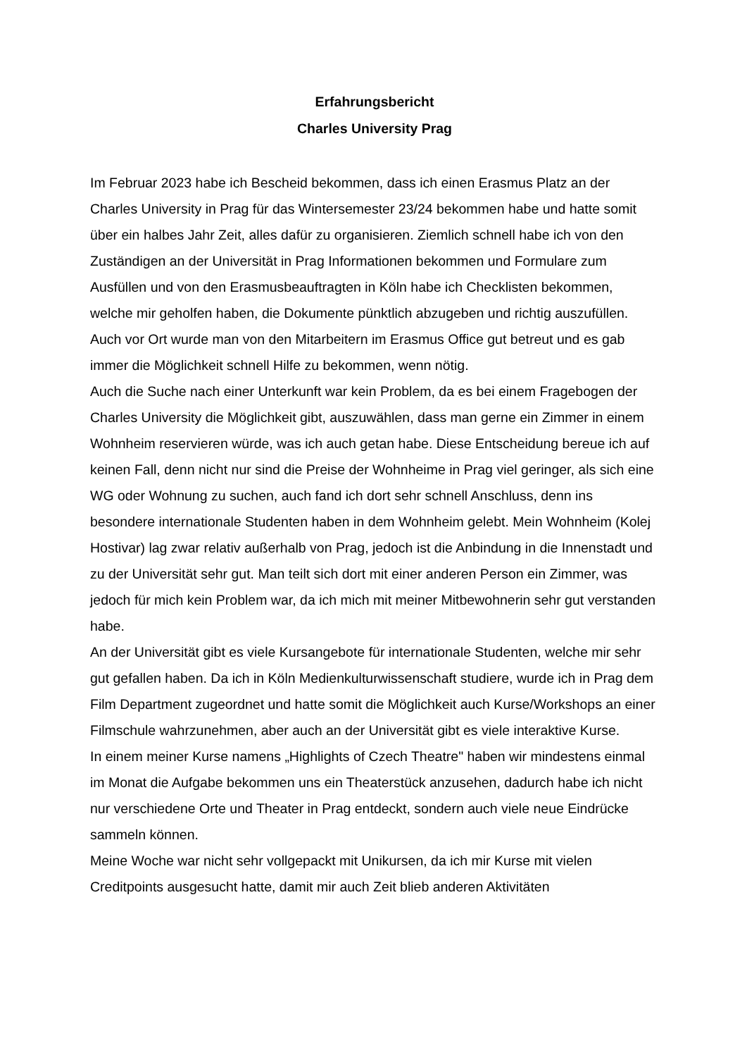Erfahrungsbericht
Charles University Prag
Im Februar 2023 habe ich Bescheid bekommen, dass ich einen Erasmus Platz an der Charles University in Prag für das Wintersemester 23/24 bekommen habe und hatte somit über ein halbes Jahr Zeit, alles dafür zu organisieren. Ziemlich schnell habe ich von den Zuständigen an der Universität in Prag Informationen bekommen und Formulare zum Ausfüllen und von den Erasmusbeauftragten in Köln habe ich Checklisten bekommen, welche mir geholfen haben, die Dokumente pünktlich abzugeben und richtig auszufüllen. Auch vor Ort wurde man von den Mitarbeitern im Erasmus Office gut betreut und es gab immer die Möglichkeit schnell Hilfe zu bekommen, wenn nötig.
Auch die Suche nach einer Unterkunft war kein Problem, da es bei einem Fragebogen der Charles University die Möglichkeit gibt, auszuwählen, dass man gerne ein Zimmer in einem Wohnheim reservieren würde, was ich auch getan habe. Diese Entscheidung bereue ich auf keinen Fall, denn nicht nur sind die Preise der Wohnheime in Prag viel geringer, als sich eine WG oder Wohnung zu suchen, auch fand ich dort sehr schnell Anschluss, denn ins besondere internationale Studenten haben in dem Wohnheim gelebt. Mein Wohnheim (Kolej Hostivar) lag zwar relativ außerhalb von Prag, jedoch ist die Anbindung in die Innenstadt und zu der Universität sehr gut. Man teilt sich dort mit einer anderen Person ein Zimmer, was jedoch für mich kein Problem war, da ich mich mit meiner Mitbewohnerin sehr gut verstanden habe.
An der Universität gibt es viele Kursangebote für internationale Studenten, welche mir sehr gut gefallen haben. Da ich in Köln Medienkulturwissenschaft studiere, wurde ich in Prag dem Film Department zugeordnet und hatte somit die Möglichkeit auch Kurse/Workshops an einer Filmschule wahrzunehmen, aber auch an der Universität gibt es viele interaktive Kurse.
In einem meiner Kurse namens „Highlights of Czech Theatre" haben wir mindestens einmal im Monat die Aufgabe bekommen uns ein Theaterstück anzusehen, dadurch habe ich nicht nur verschiedene Orte und Theater in Prag entdeckt, sondern auch viele neue Eindrücke sammeln können.
Meine Woche war nicht sehr vollgepackt mit Unikursen, da ich mir Kurse mit vielen Creditpoints ausgesucht hatte, damit mir auch Zeit blieb anderen Aktivitäten